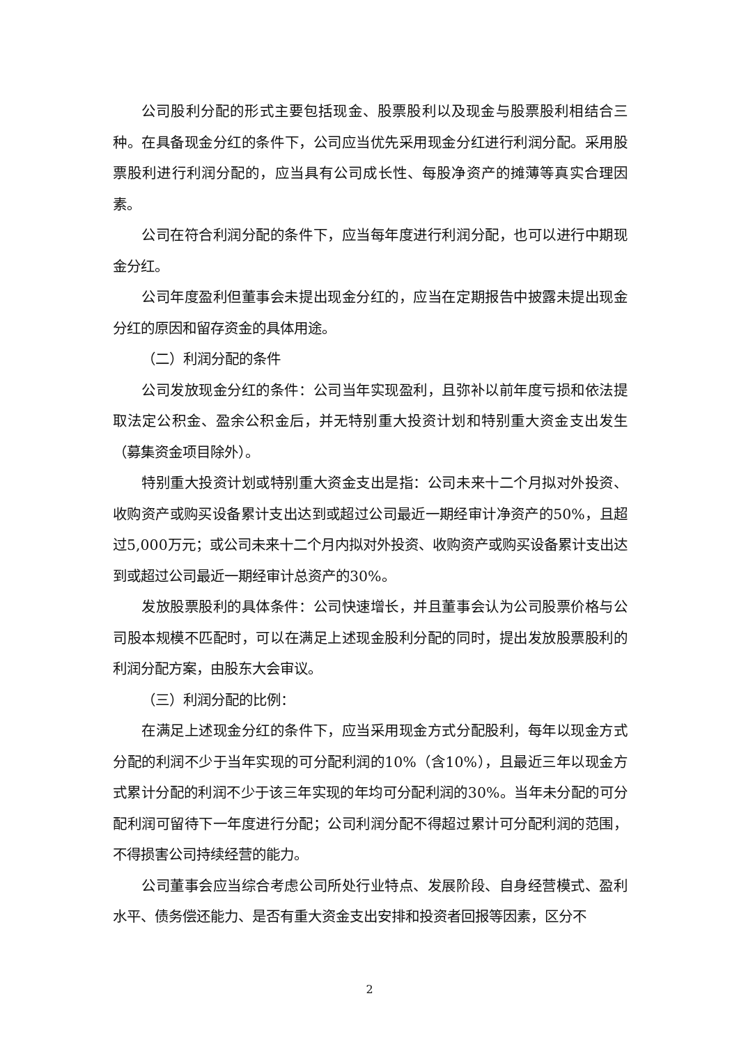公司股利分配的形式主要包括现金、股票股利以及现金与股票股利相结合三种。在具备现金分红的条件下，公司应当优先采用现金分红进行利润分配。采用股票股利进行利润分配的，应当具有公司成长性、每股净资产的摊薄等真实合理因素。
公司在符合利润分配的条件下，应当每年度进行利润分配，也可以进行中期现金分红。
公司年度盈利但董事会未提出现金分红的，应当在定期报告中披露未提出现金分红的原因和留存资金的具体用途。
（二）利润分配的条件
公司发放现金分红的条件：公司当年实现盈利，且弥补以前年度亏损和依法提取法定公积金、盈余公积金后，并无特别重大投资计划和特别重大资金支出发生（募集资金项目除外）。
特别重大投资计划或特别重大资金支出是指：公司未来十二个月拟对外投资、收购资产或购买设备累计支出达到或超过公司最近一期经审计净资产的50%，且超过5,000万元；或公司未来十二个月内拟对外投资、收购资产或购买设备累计支出达到或超过公司最近一期经审计总资产的30%。
发放股票股利的具体条件：公司快速增长，并且董事会认为公司股票价格与公司股本规模不匹配时，可以在满足上述现金股利分配的同时，提出发放股票股利的利润分配方案，由股东大会审议。
（三）利润分配的比例：
在满足上述现金分红的条件下，应当采用现金方式分配股利，每年以现金方式分配的利润不少于当年实现的可分配利润的10%（含10%），且最近三年以现金方式累计分配的利润不少于该三年实现的年均可分配利润的30%。当年未分配的可分配利润可留待下一年度进行分配；公司利润分配不得超过累计可分配利润的范围，不得损害公司持续经营的能力。
公司董事会应当综合考虑公司所处行业特点、发展阶段、自身经营模式、盈利水平、债务偿还能力、是否有重大资金支出安排和投资者回报等因素，区分不
2